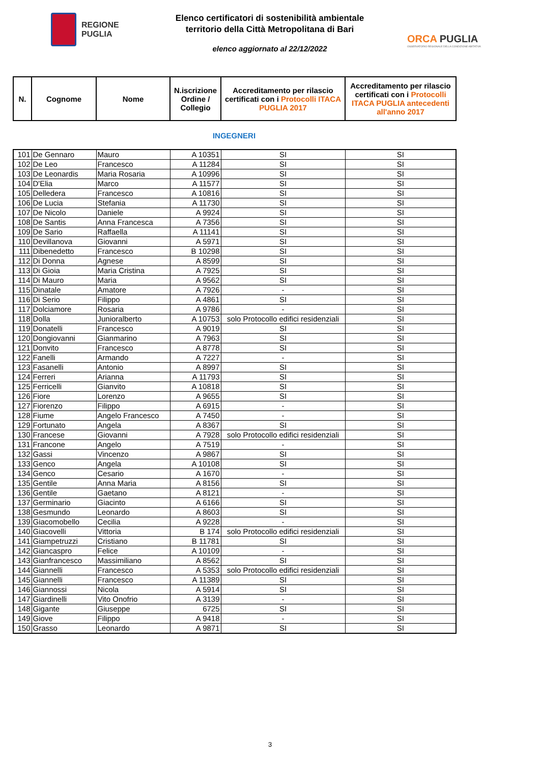REGIONE
PUGLIA
Elenco certificatori di sostenibilità ambientale
territorio della Città Metropolitana di Bari
elenco aggiornato al 22/12/2022
ORCA PUGLIA
OSSERVATORIO REGIONALE DELLA CONDIZIONE ABITATIVA
| N. | Cognome | Nome | N.iscrizione Ordine / Collegio | Accreditamento per rilascio certificati con i Protocolli ITACA PUGLIA 2017 | Accreditamento per rilascio certificati con i Protocolli ITACA PUGLIA antecedenti all'anno 2017 |
| --- | --- | --- | --- | --- | --- |
INGEGNERI
| 101 | De Gennaro | Mauro | A 10351 | SI | SI |
| 102 | De Leo | Francesco | A 11284 | SI | SI |
| 103 | De Leonardis | Maria Rosaria | A 10996 | SI | SI |
| 104 | D'Elia | Marco | A 11577 | SI | SI |
| 105 | Delledera | Francesco | A 10816 | SI | SI |
| 106 | De Lucia | Stefania | A 11730 | SI | SI |
| 107 | De Nicolo | Daniele | A 9924 | SI | SI |
| 108 | De Santis | Anna Francesca | A 7356 | SI | SI |
| 109 | De Sario | Raffaella | A 11141 | SI | SI |
| 110 | Devillanova | Giovanni | A 5971 | SI | SI |
| 111 | Dibenedetto | Francesco | B 10298 | SI | SI |
| 112 | Di Donna | Agnese | A 8599 | SI | SI |
| 113 | Di Gioia | Maria Cristina | A 7925 | SI | SI |
| 114 | Di Mauro | Maria | A 9562 | SI | SI |
| 115 | Dinatale | Amatore | A 7926 | - | SI |
| 116 | Di Serio | Filippo | A 4861 | SI | SI |
| 117 | Dolciamore | Rosaria | A 9786 | - | SI |
| 118 | Dolla | Junioralberto | A 10753 | solo Protocollo edifici residenziali | SI |
| 119 | Donatelli | Francesco | A 9019 | SI | SI |
| 120 | Dongiovanni | Gianmarino | A 7963 | SI | SI |
| 121 | Donvito | Francesco | A 8778 | SI | SI |
| 122 | Fanelli | Armando | A 7227 | - | SI |
| 123 | Fasanelli | Antonio | A 8997 | SI | SI |
| 124 | Ferreri | Arianna | A 11793 | SI | SI |
| 125 | Ferricelli | Gianvito | A 10818 | SI | SI |
| 126 | Fiore | Lorenzo | A 9655 | SI | SI |
| 127 | Fiorenzo | Filippo | A 6915 | - | SI |
| 128 | Fiume | Angelo Francesco | A 7450 | - | SI |
| 129 | Fortunato | Angela | A 8367 | SI | SI |
| 130 | Francese | Giovanni | A 7928 | solo Protocollo edifici residenziali | SI |
| 131 | Francone | Angelo | A 7519 | - | SI |
| 132 | Gassi | Vincenzo | A 9867 | SI | SI |
| 133 | Genco | Angela | A 10108 | SI | SI |
| 134 | Genco | Cesario | A 1670 | - | SI |
| 135 | Gentile | Anna Maria | A 8156 | SI | SI |
| 136 | Gentile | Gaetano | A 8121 | - | SI |
| 137 | Germinario | Giacinto | A 6166 | SI | SI |
| 138 | Gesmundo | Leonardo | A 8603 | SI | SI |
| 139 | Giacomobello | Cecilia | A 9228 | - | SI |
| 140 | Giacovelli | Vittoria | B 174 | solo Protocollo edifici residenziali | SI |
| 141 | Giampetruzzi | Cristiano | B 11781 | SI | SI |
| 142 | Giancaspro | Felice | A 10109 | - | SI |
| 143 | Gianfrancesco | Massimiliano | A 8562 | SI | SI |
| 144 | Giannelli | Francesco | A 5353 | solo Protocollo edifici residenziali | SI |
| 145 | Giannelli | Francesco | A 11389 | SI | SI |
| 146 | Giannossi | Nicola | A 5914 | SI | SI |
| 147 | Giardinelli | Vito Onofrio | A 3139 | - | SI |
| 148 | Gigante | Giuseppe | 6725 | SI | SI |
| 149 | Giove | Filippo | A 9418 | - | SI |
| 150 | Grasso | Leonardo | A 9871 | SI | SI |
3